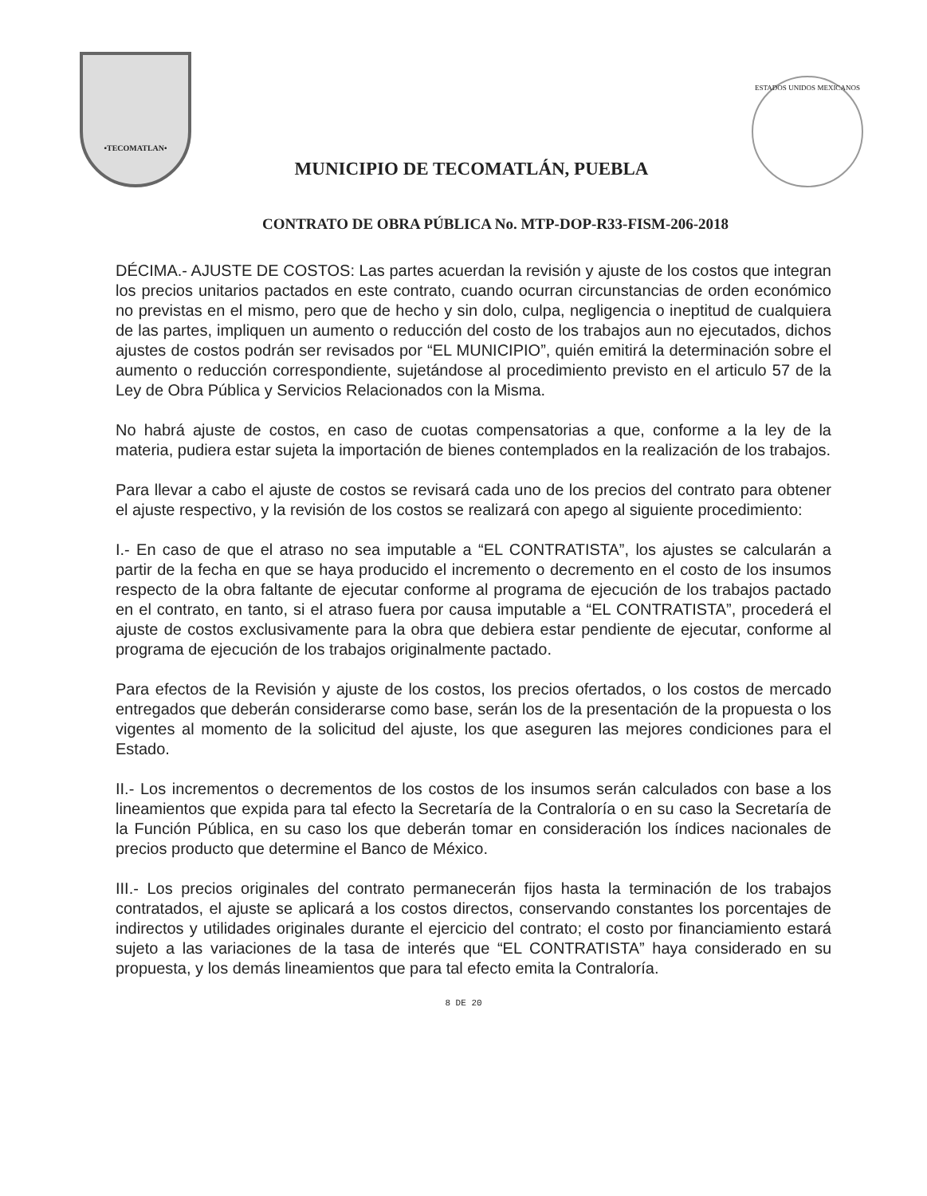•TECOMATLAN•
MUNICIPIO DE TECOMATLÁN, PUEBLA
ESTADOS UNIDOS MEXICANOS
CONTRATO DE OBRA PÚBLICA No. MTP-DOP-R33-FISM-206-2018
DÉCIMA.- AJUSTE DE COSTOS: Las partes acuerdan la revisión y ajuste de los costos que integran los precios unitarios pactados en este contrato, cuando ocurran circunstancias de orden económico no previstas en el mismo, pero que de hecho y sin dolo, culpa, negligencia o ineptitud de cualquiera de las partes, impliquen un aumento o reducción del costo de los trabajos aun no ejecutados, dichos ajustes de costos podrán ser revisados por “EL MUNICIPIO”, quién emitirá la determinación sobre el aumento o reducción correspondiente, sujetándose al procedimiento previsto en el articulo 57 de la Ley de Obra Pública y Servicios Relacionados con la Misma.
No habrá ajuste de costos, en caso de cuotas compensatorias a que, conforme a la ley de la materia, pudiera estar sujeta la importación de bienes contemplados en la realización de los trabajos.
Para llevar a cabo el ajuste de costos se revisará cada uno de los precios del contrato para obtener el ajuste respectivo, y la revisión de los costos se realizará con apego al siguiente procedimiento:
I.- En caso de que el atraso no sea imputable a “EL CONTRATISTA”, los ajustes se calcularán a partir de la fecha en que se haya producido el incremento o decremento en el costo de los insumos respecto de la obra faltante de ejecutar conforme al programa de ejecución de los trabajos pactado en el contrato, en tanto, si el atraso fuera por causa imputable a “EL CONTRATISTA”, procederá el ajuste de costos exclusivamente para la obra que debiera estar pendiente de ejecutar, conforme al programa de ejecución de los trabajos originalmente pactado.
Para efectos de la Revisión y ajuste de los costos, los precios ofertados, o los costos de mercado entregados que deberán considerarse como base, serán los de la presentación de la propuesta o los vigentes al momento de la solicitud del ajuste, los que aseguren las mejores condiciones para el Estado.
II.- Los incrementos o decrementos de los costos de los insumos serán calculados con base a los lineamientos que expida para tal efecto la Secretaría de la Contraloría o en su caso la Secretaría de la Función Pública, en su caso los que deberán tomar en consideración los índices nacionales de precios producto que determine el Banco de México.
III.- Los precios originales del contrato permanecerán fijos hasta la terminación de los trabajos contratados, el ajuste se aplicará a los costos directos, conservando constantes los porcentajes de indirectos y utilidades originales durante el ejercicio del contrato; el costo por financiamiento estará sujeto a las variaciones de la tasa de interés que “EL CONTRATISTA” haya considerado en su propuesta, y los demás lineamientos que para tal efecto emita la Contraloría.
8 DE 20